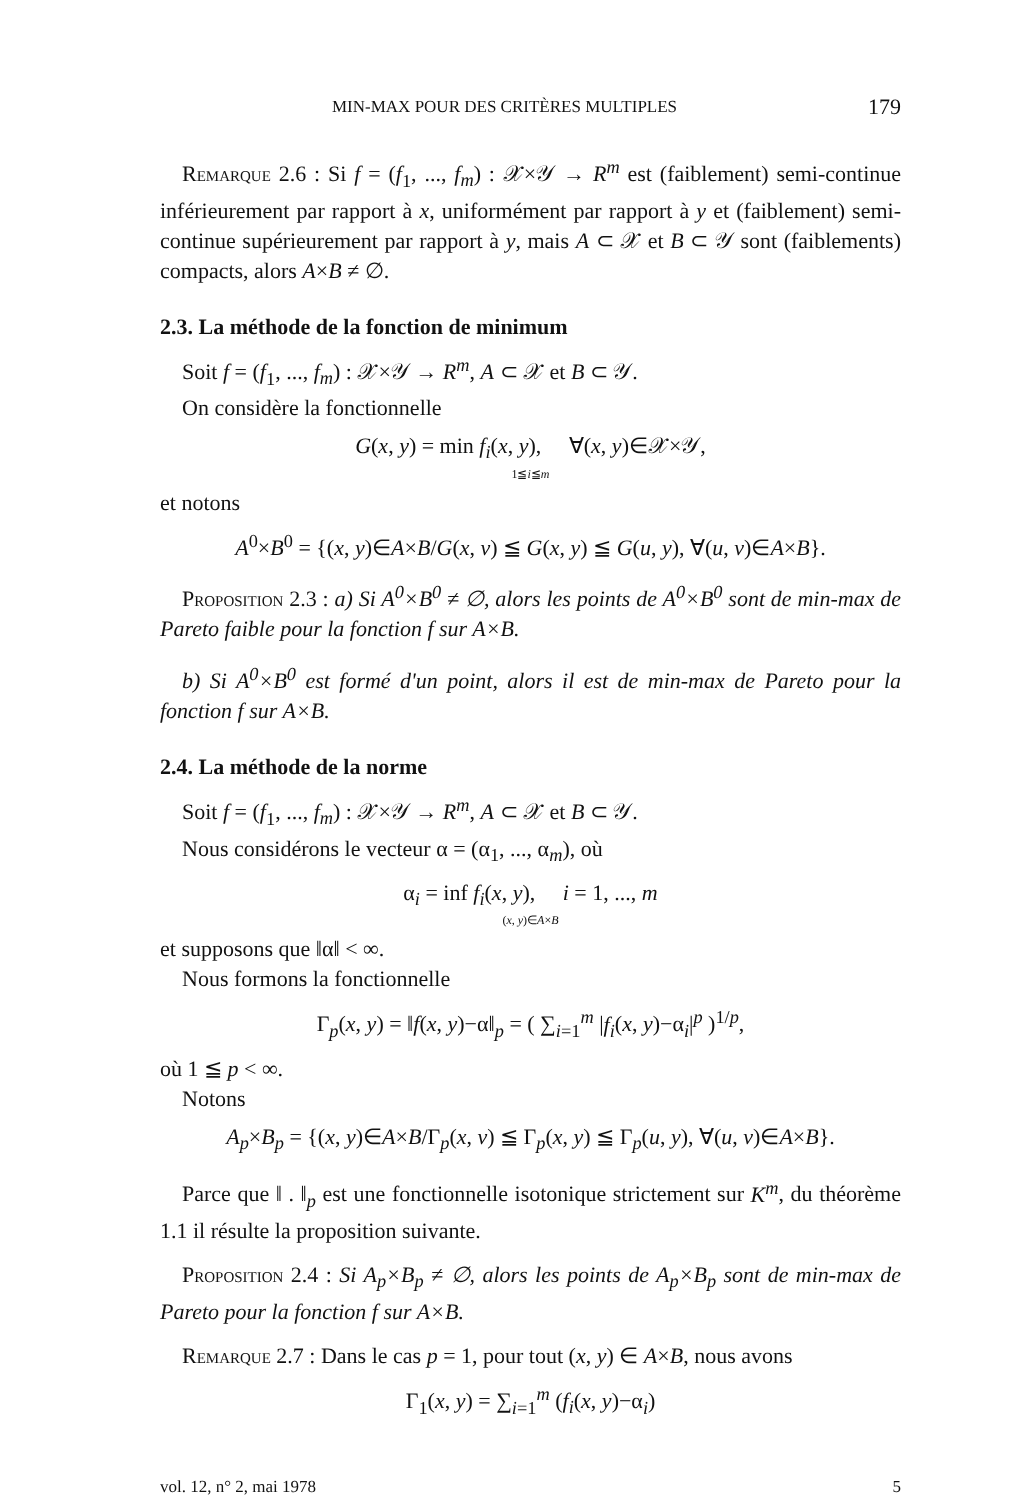MIN-MAX POUR DES CRITÈRES MULTIPLES 179
Remarque 2.6 : Si f = (f<sub>1</sub>, ..., f<sub>m</sub>) : 𝒳×𝒴 → R<sup>m</sup> est (faiblement) semi-continue inférieurement par rapport à x, uniformément par rapport à y et (faiblement) semi-continue supérieurement par rapport à y, mais A ⊂ 𝒳 et B ⊂ 𝒴 sont (faiblements) compacts, alors A×B ≠ ∅.
2.3. La méthode de la fonction de minimum
Soit f = (f<sub>1</sub>, ..., f<sub>m</sub>) : 𝒳×𝒴 → R<sup>m</sup>, A ⊂ 𝒳 et B ⊂ 𝒴.
On considère la fonctionnelle
G(x, y) = min f<sub>i</sub>(x, y), ∀(x, y)∈𝒳×𝒴,
1≦i≦m
et notons
A<sup>0</sup>×B<sup>0</sup> = {(x, y)∈A×B/G(x, v) ≦ G(x, y) ≦ G(u, y), ∀(u, v)∈A×B}.
Proposition 2.3 : a) Si A<sup>0</sup>×B<sup>0</sup> ≠ ∅, alors les points de A<sup>0</sup>×B<sup>0</sup> sont de min-max de Pareto faible pour la fonction f sur A×B.
b) Si A<sup>0</sup>×B<sup>0</sup> est formé d'un point, alors il est de min-max de Pareto pour la fonction f sur A×B.
2.4. La méthode de la norme
Soit f = (f<sub>1</sub>, ..., f<sub>m</sub>) : 𝒳×𝒴 → R<sup>m</sup>, A ⊂ 𝒳 et B ⊂ 𝒴.
Nous considérons le vecteur α = (α<sub>1</sub>, ..., α<sub>m</sub>), où
α<sub>i</sub> = inf f<sub>i</sub>(x, y), i = 1, ..., m
(x, y)∈A×B
et supposons que ‖α‖ < ∞.
Nous formons la fonctionnelle
Γ<sub>p</sub>(x, y) = ‖f(x, y)−α‖<sub>p</sub> = ( ∑<sub>i=1</sub><sup>m</sup> |f<sub>i</sub>(x, y)−α<sub>i</sub>|<sup>p</sup> )<sup>1/p</sup>,
où 1 ≦ p < ∞.
Notons
A<sub>p</sub>×B<sub>p</sub> = {(x, y)∈A×B/Γ<sub>p</sub>(x, v) ≦ Γ<sub>p</sub>(x, y) ≦ Γ<sub>p</sub>(u, y), ∀(u, v)∈A×B}.
Parce que ‖ . ‖<sub>p</sub> est une fonctionnelle isotonique strictement sur K<sup>m</sup>, du théorème 1.1 il résulte la proposition suivante.
Proposition 2.4 : Si A<sub>p</sub>×B<sub>p</sub> ≠ ∅, alors les points de A<sub>p</sub>×B<sub>p</sub> sont de min-max de Pareto pour la fonction f sur A×B.
Remarque 2.7 : Dans le cas p = 1, pour tout (x, y) ∈ A×B, nous avons
Γ<sub>1</sub>(x, y) = ∑<sub>i=1</sub><sup>m</sup> (f<sub>i</sub>(x, y)−α<sub>i</sub>)
vol. 12, n° 2, mai 1978 5